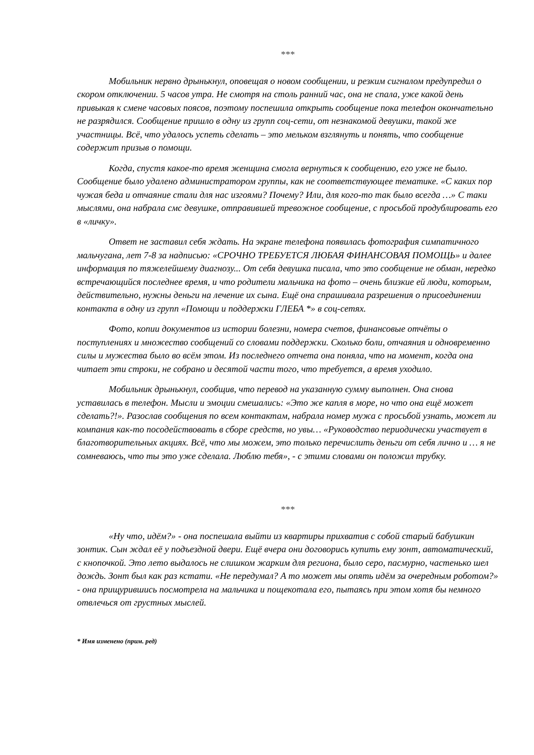***
Мобильник нервно дрынькнул, оповещая о новом сообщении, и резким сигналом предупредил о скором отключении. 5 часов утра. Не смотря на столь ранний час, она не спала, уже какой день привыкая к смене часовых поясов, поэтому поспешила открыть сообщение пока телефон окончательно не разрядился. Сообщение пришло в одну из групп соц-сети, от незнакомой девушки, такой же участницы. Всё, что удалось успеть сделать – это мельком взглянуть и понять, что сообщение содержит призыв о помощи.
Когда, спустя какое-то время женщина смогла вернуться к сообщению, его уже не было. Сообщение было удалено администратором группы, как не соответствующее тематике. «С каких пор чужая беда и отчаяние стали для нас изгоями? Почему? Или, для кого-то так было всегда …» С таки мыслями, она набрала смс девушке, отправившей тревожное сообщение, с просьбой продублировать его в «личку».
Ответ не заставил себя ждать. На экране телефона появилась фотография симпатичного мальчугана, лет 7-8 за надписью: «СРОЧНО ТРЕБУЕТСЯ ЛЮБАЯ ФИНАНСОВАЯ ПОМОЩЬ» и далее информация по тяжелейшему диагнозу... От себя девушка писала, что это сообщение не обман, нередко встречающийся последнее время, и что родители мальчика на фото – очень близкие ей люди, которым, действительно, нужны деньги на лечение их сына. Ещё она спрашивала разрешения о присоединении контакта в одну из групп «Помощи и поддержки ГЛЕБА *» в соц-сетях.
Фото, копии документов из истории болезни, номера счетов, финансовые отчёты о поступлениях и множество сообщений со словами поддержки. Сколько боли, отчаяния и одновременно силы и мужества было во всём этом. Из последнего отчета она поняла, что на момент, когда она читает эти строки, не собрано и десятой части того, что требуется, а время уходило.
Мобильник дрынькнул, сообщив, что перевод на указанную сумму выполнен. Она снова уставилась в телефон. Мысли и эмоции смешались: «Это же капля в море, но что она ещё может сделать?!». Разослав сообщения по всем контактам, набрала номер мужа с просьбой узнать, может ли компания как-то посодействовать в сборе средств, но увы… «Руководство периодически участвует в благотворительных акциях. Всё, что мы можем, это только перечислить деньги от себя лично и … я не сомневаюсь, что ты это уже сделала. Люблю тебя», - с этими словами он положил трубку.
***
«Ну что, идём?» - она поспешала выйти из квартиры прихватив с собой старый бабушкин зонтик. Сын ждал её у подъездной двери. Ещё вчера они договорись купить ему зонт, автоматический, с кнопочкой. Это лето выдалось не слишком жарким для региона, было серо, пасмурно, частенько шел дождь. Зонт был как раз кстати. «Не передумал? А то может мы опять идём за очередным роботом?» - она прищурившись посмотрела на мальчика и пощекотала его, пытаясь при этом хотя бы немного отвлечься от грустных мыслей.
* Имя изменено (прим. ред)